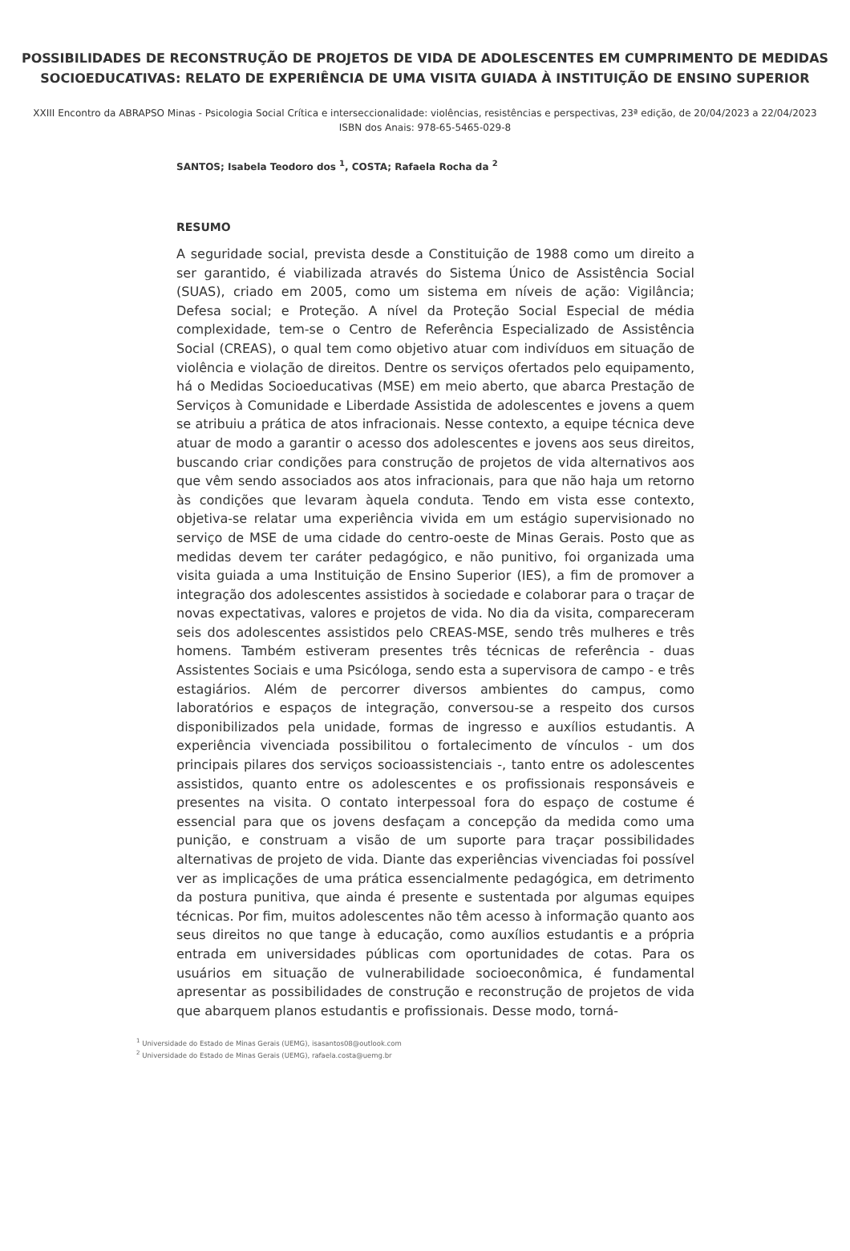POSSIBILIDADES DE RECONSTRUÇÃO DE PROJETOS DE VIDA DE ADOLESCENTES EM CUMPRIMENTO DE MEDIDAS SOCIOEDUCATIVAS: RELATO DE EXPERIÊNCIA DE UMA VISITA GUIADA À INSTITUIÇÃO DE ENSINO SUPERIOR
XXIII Encontro da ABRAPSO Minas - Psicologia Social Crítica e interseccionalidade: violências, resistências e perspectivas, 23ª edição, de 20/04/2023 a 22/04/2023
ISBN dos Anais: 978-65-5465-029-8
SANTOS; Isabela Teodoro dos <sup>1</sup>, COSTA; Rafaela Rocha da <sup>2</sup>
RESUMO
A seguridade social, prevista desde a Constituição de 1988 como um direito a ser garantido, é viabilizada através do Sistema Único de Assistência Social (SUAS), criado em 2005, como um sistema em níveis de ação: Vigilância; Defesa social; e Proteção. A nível da Proteção Social Especial de média complexidade, tem-se o Centro de Referência Especializado de Assistência Social (CREAS), o qual tem como objetivo atuar com indivíduos em situação de violência e violação de direitos. Dentre os serviços ofertados pelo equipamento, há o Medidas Socioeducativas (MSE) em meio aberto, que abarca Prestação de Serviços à Comunidade e Liberdade Assistida de adolescentes e jovens a quem se atribuiu a prática de atos infracionais. Nesse contexto, a equipe técnica deve atuar de modo a garantir o acesso dos adolescentes e jovens aos seus direitos, buscando criar condições para construção de projetos de vida alternativos aos que vêm sendo associados aos atos infracionais, para que não haja um retorno às condições que levaram àquela conduta. Tendo em vista esse contexto, objetiva-se relatar uma experiência vivida em um estágio supervisionado no serviço de MSE de uma cidade do centro-oeste de Minas Gerais. Posto que as medidas devem ter caráter pedagógico, e não punitivo, foi organizada uma visita guiada a uma Instituição de Ensino Superior (IES), a fim de promover a integração dos adolescentes assistidos à sociedade e colaborar para o traçar de novas expectativas, valores e projetos de vida. No dia da visita, compareceram seis dos adolescentes assistidos pelo CREAS-MSE, sendo três mulheres e três homens. Também estiveram presentes três técnicas de referência - duas Assistentes Sociais e uma Psicóloga, sendo esta a supervisora de campo - e três estagiários. Além de percorrer diversos ambientes do campus, como laboratórios e espaços de integração, conversou-se a respeito dos cursos disponibilizados pela unidade, formas de ingresso e auxílios estudantis. A experiência vivenciada possibilitou o fortalecimento de vínculos - um dos principais pilares dos serviços socioassistenciais -, tanto entre os adolescentes assistidos, quanto entre os adolescentes e os profissionais responsáveis e presentes na visita. O contato interpessoal fora do espaço de costume é essencial para que os jovens desfaçam a concepção da medida como uma punição, e construam a visão de um suporte para traçar possibilidades alternativas de projeto de vida. Diante das experiências vivenciadas foi possível ver as implicações de uma prática essencialmente pedagógica, em detrimento da postura punitiva, que ainda é presente e sustentada por algumas equipes técnicas. Por fim, muitos adolescentes não têm acesso à informação quanto aos seus direitos no que tange à educação, como auxílios estudantis e a própria entrada em universidades públicas com oportunidades de cotas. Para os usuários em situação de vulnerabilidade socioeconômica, é fundamental apresentar as possibilidades de construção e reconstrução de projetos de vida que abarquem planos estudantis e profissionais. Desse modo, torná-
<sup>1</sup> Universidade do Estado de Minas Gerais (UEMG), isasantos08@outlook.com
<sup>2</sup> Universidade do Estado de Minas Gerais (UEMG), rafaela.costa@uemg.br